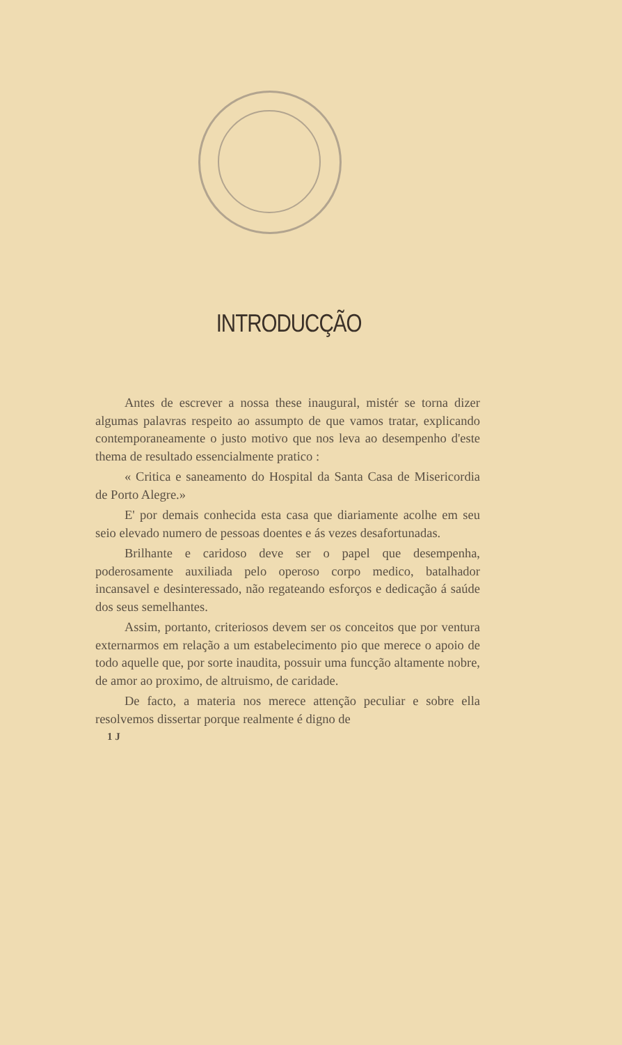INTRODUCÇÃO
Antes de escrever a nossa these inaugural, mistér se torna dizer algumas palavras respeito ao assumpto de que vamos tratar, explicando contemporaneamente o justo motivo que nos leva ao desempenho d'este thema de resultado essencialmente pratico :
« Critica e saneamento do Hospital da Santa Casa de Misericordia de Porto Alegre.»
E' por demais conhecida esta casa que diariamente acolhe em seu seio elevado numero de pessoas doentes e ás vezes desafortunadas.
Brilhante e caridoso deve ser o papel que desempenha, poderosamente auxiliada pelo operoso corpo medico, batalhador incansavel e desinteressado, não regateando esforços e dedicação á saúde dos seus semelhantes.
Assim, portanto, criteriosos devem ser os conceitos que por ventura externarmos em relação a um estabelecimento pio que merece o apoio de todo aquelle que, por sorte inaudita, possuir uma funcção altamente nobre, de amor ao proximo, de altruismo, de caridade.
De facto, a materia nos merece attenção peculiar e sobre ella resolvemos dissertar porque realmente é digno de
1 J